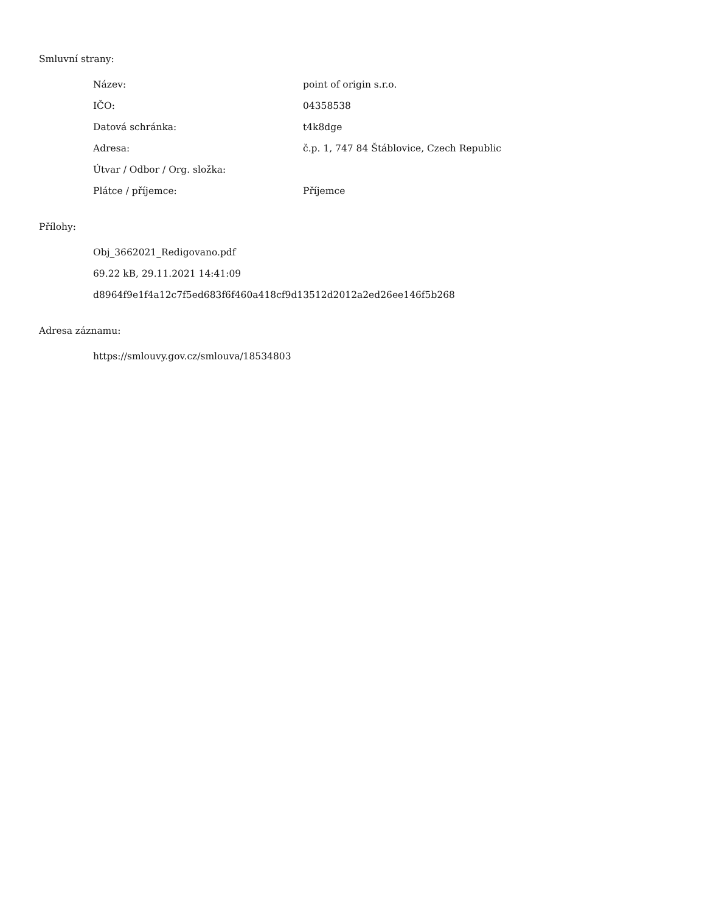Smluvní strany:
| Název: | point of origin s.r.o. |
| IČO: | 04358538 |
| Datová schránka: | t4k8dge |
| Adresa: | č.p. 1, 747 84 Štáblovice, Czech Republic |
| Útvar / Odbor / Org. složka: | |
| Plátce / příjemce: | Příjemce |
Přílohy:
Obj_3662021_Redigovano.pdf
69.22 kB, 29.11.2021 14:41:09
d8964f9e1f4a12c7f5ed683f6f460a418cf9d13512d2012a2ed26ee146f5b268
Adresa záznamu:
https://smlouvy.gov.cz/smlouva/18534803